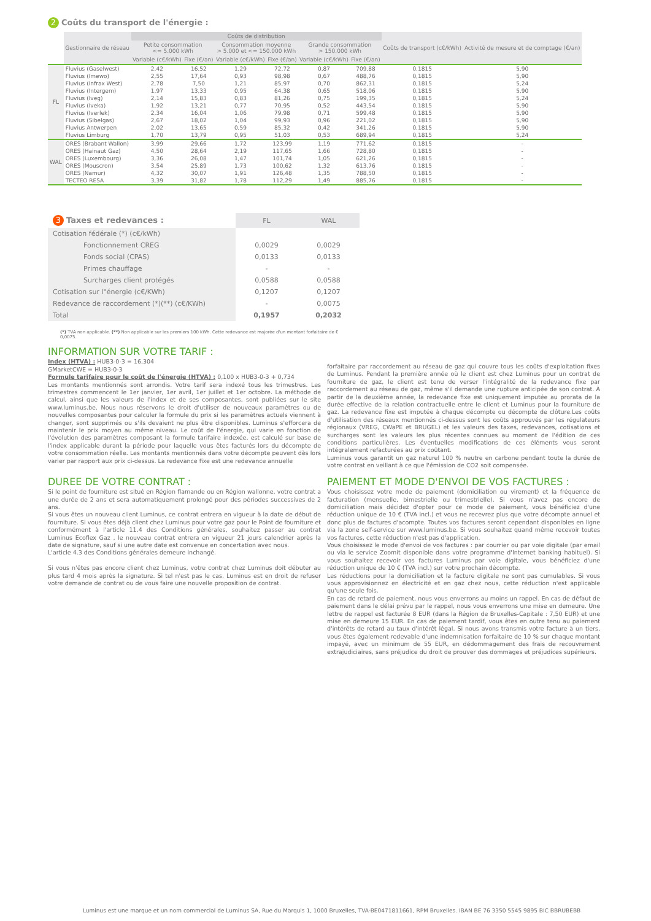2 Coûts du transport de l'énergie :
| | Gestionnaire de réseau | Coûts de distribution | | | | | | Coûts de transport (c€/kWh) | Activité de mesure et de comptage (€/an) |
| --- | --- | --- | --- | --- | --- | --- | --- | --- | --- |
| | | Petite consommation <= 5.000 kWh | | Consommation moyenne > 5.000 et <= 150.000 kWh | | Grande consommation > 150.000 kWh | | | |
| | | Variable (c€/kWh) | Fixe (€/an) | Variable (c€/kWh) | Fixe (€/an) | Variable (c€/kWh) | Fixe (€/an) | | |
| FL | Fluvius (Gaselwest) | 2,42 | 16,52 | 1,29 | 72,72 | 0,87 | 709,88 | 0,1815 | 5,90 |
| | Fluvius (Imewo) | 2,55 | 17,64 | 0,93 | 98,98 | 0,67 | 488,76 | 0,1815 | 5,90 |
| | Fluvius (Infrax West) | 2,78 | 7,50 | 1,21 | 85,97 | 0,70 | 862,31 | 0,1815 | 5,24 |
| | Fluvius (Intergem) | 1,97 | 13,33 | 0,95 | 64,38 | 0,65 | 518,06 | 0,1815 | 5,90 |
| | Fluvius (Iveg) | 2,14 | 15,83 | 0,83 | 81,26 | 0,75 | 199,35 | 0,1815 | 5,24 |
| | Fluvius (Iveka) | 1,92 | 13,21 | 0,77 | 70,95 | 0,52 | 443,54 | 0,1815 | 5,90 |
| | Fluvius (Iverlek) | 2,34 | 16,04 | 1,06 | 79,98 | 0,71 | 599,48 | 0,1815 | 5,90 |
| | Fluvius (Sibelgas) | 2,67 | 18,02 | 1,04 | 99,93 | 0,96 | 221,02 | 0,1815 | 5,90 |
| | Fluvius Antwerpen | 2,02 | 13,65 | 0,59 | 85,32 | 0,42 | 341,26 | 0,1815 | 5,90 |
| | Fluvius Limburg | 1,70 | 13,79 | 0,95 | 51,03 | 0,53 | 689,94 | 0,1815 | 5,24 |
| WAL | ORES (Brabant Wallon) | 3,99 | 29,66 | 1,72 | 123,99 | 1,19 | 771,62 | 0,1815 | - |
| | ORES (Hainaut Gaz) | 4,50 | 28,64 | 2,19 | 117,65 | 1,66 | 728,80 | 0,1815 | - |
| | ORES (Luxembourg) | 3,36 | 26,08 | 1,47 | 101,74 | 1,05 | 621,26 | 0,1815 | - |
| | ORES (Mouscron) | 3,54 | 25,89 | 1,73 | 100,62 | 1,32 | 613,76 | 0,1815 | - |
| | ORES (Namur) | 4,32 | 30,07 | 1,91 | 126,48 | 1,35 | 788,50 | 0,1815 | - |
| | TECTEO RESA | 3,39 | 31,82 | 1,78 | 112,29 | 1,49 | 885,76 | 0,1815 | - |
| 3 Taxes et redevances : | FL | WAL |
| Cotisation fédérale (*) (c€/kWh) | | |
| Fonctionnement CREG | 0,0029 | 0,0029 |
| Fonds social (CPAS) | 0,0133 | 0,0133 |
| Primes chauffage | - | - |
| Surcharges client protégés | 0,0588 | 0,0588 |
| Cotisation sur l"énergie (c€/KWh) | 0,1207 | 0,1207 |
| Redevance de raccordement (*)(**) (c€/KWh) | - | 0,0075 |
| Total | 0,1957 | 0,2032 |
(*) TVA non applicable. (**) Non applicable sur les premiers 100 kWh. Cette redevance est majorée d'un montant forfaitaire de € 0,0075.
INFORMATION SUR VOTRE TARIF :
Index (HTVA) : HUB3-0-3 = 16,304
GMarketCWE = HUB3-0-3
Formule tarifaire pour le coût de l'énergie (HTVA) : 0,100 x HUB3-0-3 + 0,734
Les montants mentionnés sont arrondis. Votre tarif sera indexé tous les trimestres. Les trimestres commencent le 1er janvier, 1er avril, 1er juillet et 1er octobre. La méthode de calcul, ainsi que les valeurs de l'index et de ses composantes, sont publiées sur le site www.luminus.be. Nous nous réservons le droit d'utiliser de nouveaux paramètres ou de nouvelles composantes pour calculer la formule du prix si les paramètres actuels viennent à changer, sont supprimés ou s'ils devaient ne plus être disponibles. Luminus s'efforcera de maintenir le prix moyen au même niveau. Le coût de l'énergie, qui varie en fonction de l'évolution des paramètres composant la formule tarifaire indexée, est calculé sur base de l'index applicable durant la période pour laquelle vous êtes facturés lors du décompte de votre consommation réelle. Les montants mentionnés dans votre décompte peuvent dès lors varier par rapport aux prix ci-dessus. La redevance fixe est une redevance annuelle
forfaitaire par raccordement au réseau de gaz qui couvre tous les coûts d'exploitation fixes de Luminus. Pendant la première année où le client est chez Luminus pour un contrat de fourniture de gaz, le client est tenu de verser l'intégralité de la redevance fixe par raccordement au réseau de gaz, même s'il demande une rupture anticipée de son contrat. À partir de la deuxième année, la redevance fixe est uniquement imputée au prorata de la durée effective de la relation contractuelle entre le client et Luminus pour la fourniture de gaz. La redevance fixe est imputée à chaque décompte ou décompte de clôture.Les coûts d'utilisation des réseaux mentionnés ci-dessus sont les coûts approuvés par les régulateurs régionaux (VREG, CWaPE et BRUGEL) et les valeurs des taxes, redevances, cotisations et surcharges sont les valeurs les plus récentes connues au moment de l'édition de ces conditions particulières. Les éventuelles modifications de ces éléments vous seront intégralement refacturées au prix coûtant.
Luminus vous garantit un gaz naturel 100 % neutre en carbone pendant toute la durée de votre contrat en veillant à ce que l'émission de CO2 soit compensée.
DUREE DE VOTRE CONTRAT :
Si le point de fourniture est situé en Région flamande ou en Région wallonne, votre contrat a une durée de 2 ans et sera automatiquement prolongé pour des périodes successives de 2 ans.
Si vous êtes un nouveau client Luminus, ce contrat entrera en vigueur à la date de début de fourniture. Si vous êtes déjà client chez Luminus pour votre gaz pour le Point de fourniture et conformément à l'article 11.4 des Conditions générales, souhaitez passer au contrat Luminus Ecoflex Gaz , le nouveau contrat entrera en vigueur 21 jours calendrier après la date de signature, sauf si une autre date est convenue en concertation avec nous.
L'article 4.3 des Conditions générales demeure inchangé.
Si vous n'êtes pas encore client chez Luminus, votre contrat chez Luminus doit débuter au plus tard 4 mois après la signature. Si tel n'est pas le cas, Luminus est en droit de refuser votre demande de contrat ou de vous faire une nouvelle proposition de contrat.
PAIEMENT ET MODE D'ENVOI DE VOS FACTURES :
Vous choisissez votre mode de paiement (domiciliation ou virement) et la fréquence de facturation (mensuelle, bimestrielle ou trimestrielle). Si vous n'avez pas encore de domiciliation mais décidez d'opter pour ce mode de paiement, vous bénéficiez d'une réduction unique de 10 € (TVA incl.) et vous ne recevrez plus que votre décompte annuel et donc plus de factures d'acompte. Toutes vos factures seront cependant disponibles en ligne via la zone self-service sur www.luminus.be. Si vous souhaitez quand même recevoir toutes vos factures, cette réduction n'est pas d'application.
Vous choisissez le mode d'envoi de vos factures : par courrier ou par voie digitale (par email ou via le service Zoomit disponible dans votre programme d'Internet banking habituel). Si vous souhaitez recevoir vos factures Luminus par voie digitale, vous bénéficiez d'une réduction unique de 10 € (TVA incl.) sur votre prochain décompte.
Les réductions pour la domiciliation et la facture digitale ne sont pas cumulables. Si vous vous approvisionnez en électricité et en gaz chez nous, cette réduction n'est applicable qu'une seule fois.
En cas de retard de paiement, nous vous enverrons au moins un rappel. En cas de défaut de paiement dans le délai prévu par le rappel, nous vous enverrons une mise en demeure. Une lettre de rappel est facturée 8 EUR (dans la Région de Bruxelles-Capitale : 7,50 EUR) et une mise en demeure 15 EUR. En cas de paiement tardif, vous êtes en outre tenu au paiement d'intérêts de retard au taux d'intérêt légal. Si nous avons transmis votre facture à un tiers, vous êtes également redevable d'une indemnisation forfaitaire de 10 % sur chaque montant impayé, avec un minimum de 55 EUR, en dédommagement des frais de recouvrement extrajudiciaires, sans préjudice du droit de prouver des dommages et préjudices supérieurs.
Luminus est une marque et un nom commercial de Luminus SA, Rue du Marquis 1, 1000 Bruxelles, TVA-BE0471811661, RPM Bruxelles. IBAN BE 76 3350 5545 9895 BIC BBRUBEBB